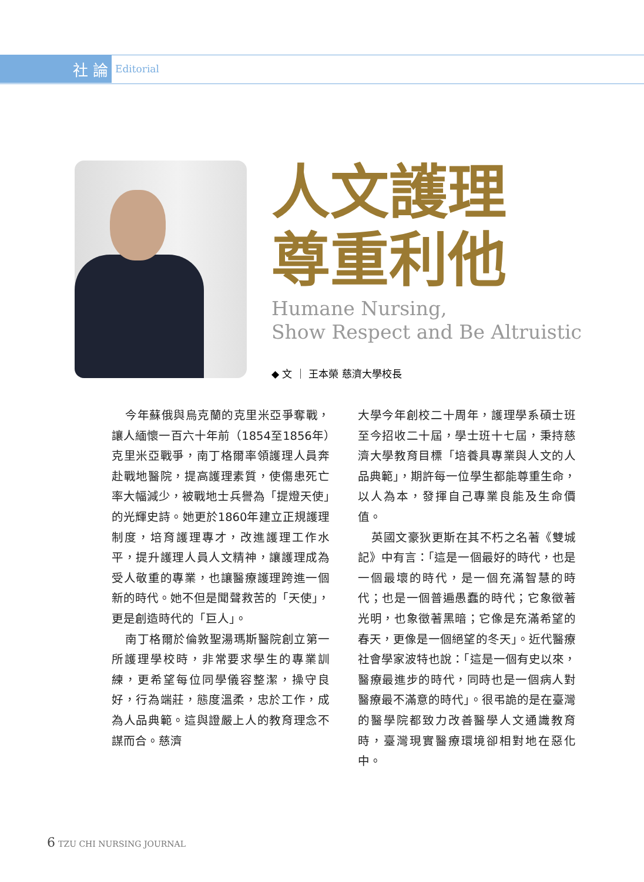社 論
Editorial
人文護理
尊重利他
Humane Nursing,
Show Respect and Be Altruistic
◆ 文 ｜ 王本榮 慈濟大學校長
今年蘇俄與烏克蘭的克里米亞爭奪戰，讓人緬懷一百六十年前（1854至1856年）克里米亞戰爭，南丁格爾率領護理人員奔赴戰地醫院，提高護理素質，使傷患死亡率大幅減少，被戰地士兵譽為「提燈天使」的光輝史詩。她更於1860年建立正規護理制度，培育護理專才，改進護理工作水平，提升護理人員人文精神，讓護理成為受人敬重的專業，也讓醫療護理跨進一個新的時代。她不但是聞聲救苦的「天使」，更是創造時代的「巨人」。
南丁格爾於倫敦聖湯瑪斯醫院創立第一所護理學校時，非常要求學生的專業訓練，更希望每位同學儀容整潔，操守良好，行為端莊，態度溫柔，忠於工作，成為人品典範。這與證嚴上人的教育理念不謀而合。慈濟
大學今年創校二十周年，護理學系碩士班至今招收二十屆，學士班十七屆，秉持慈濟大學教育目標「培養具專業與人文的人品典範」，期許每一位學生都能尊重生命，以人為本，發揮自己專業良能及生命價值。
英國文豪狄更斯在其不朽之名著《雙城記》中有言：「這是一個最好的時代，也是一個最壞的時代，是一個充滿智慧的時代；也是一個普遍愚蠢的時代；它象徵著光明，也象徵著黑暗；它像是充滿希望的春天，更像是一個絕望的冬天」。近代醫療社會學家波特也說：「這是一個有史以來，醫療最進步的時代，同時也是一個病人對醫療最不滿意的時代」。很弔詭的是在臺灣的醫學院都致力改善醫學人文通識教育時，臺灣現實醫療環境卻相對地在惡化中。
6 TZU CHI NURSING JOURNAL